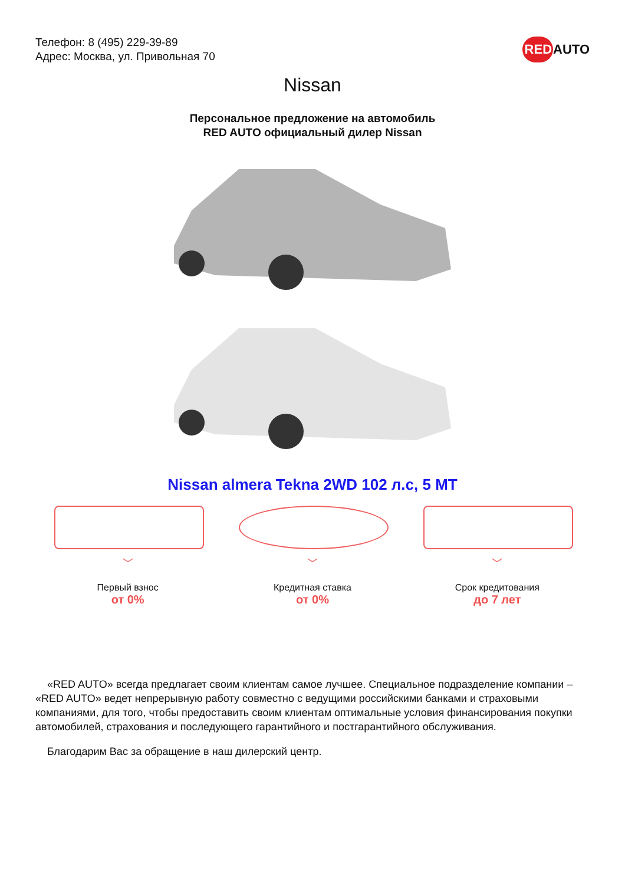Телефон: 8 (495) 229-39-89
Адрес: Москва, ул. Привольная 70
RED AUTO
Nissan
Персональное предложение на автомобиль
RED AUTO официальный дилер Nissan
Nissan almera Tekna 2WD 102 л.с, 5 МТ
﹀
Первый взнос
от 0%
﹀
Кредитная ставка
от 0%
﹀
Срок кредитования
до 7 лет
«RED AUTO» всегда предлагает своим клиентам самое лучшее. Специальное подразделение компании – «RED AUTO» ведет непрерывную работу совместно с ведущими российскими банками и страховыми компаниями, для того, чтобы предоставить своим клиентам оптимальные условия финансирования покупки автомобилей, страхования и последующего гарантийного и постгарантийного обслуживания.
Благодарим Вас за обращение в наш дилерский центр.